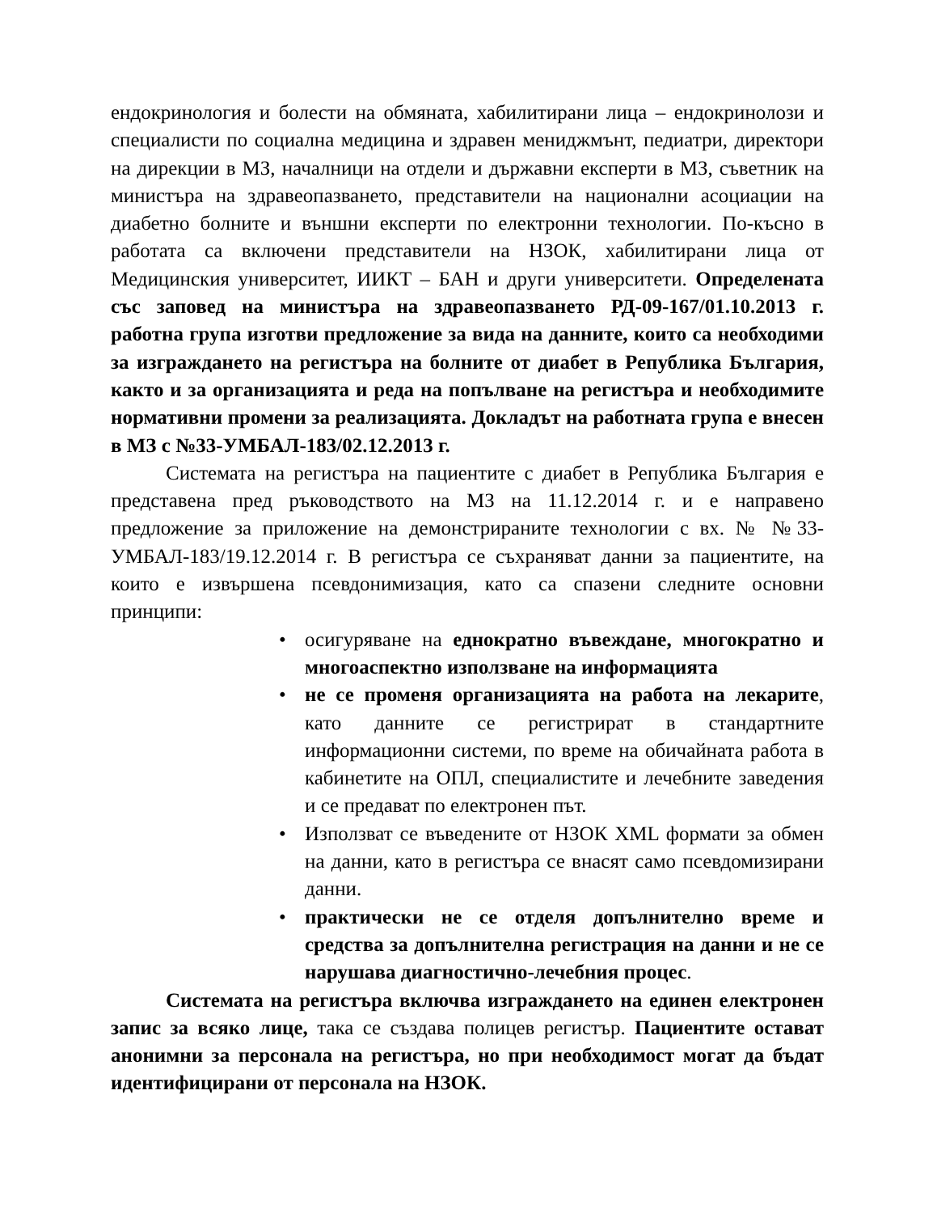ендокринология и болести на обмяната, хабилитирани лица – ендокринолози и специалисти по социална медицина и здравен мениджмънт, педиатри, директори на дирекции в МЗ, началници на отдели и държавни експерти в МЗ, съветник на министъра на здравеопазването, представители на национални асоциации на диабетно болните и външни експерти по електронни технологии. По-късно в работата са включени представители на НЗОК, хабилитирани лица от Медицинския университет, ИИКТ – БАН и други университети. Определената със заповед на министъра на здравеопазването РД-09-167/01.10.2013 г. работна група изготви предложение за вида на данните, които са необходими за изграждането на регистъра на болните от диабет в Република България, както и за организацията и реда на попълване на регистъра и необходимите нормативни промени за реализацията. Докладът на работната група е внесен в МЗ с №33-УМБАЛ-183/02.12.2013 г.
Системата на регистъра на пациентите с диабет в Република България е представена пред ръководството на МЗ на 11.12.2014 г. и е направено предложение за приложение на демонстрираните технологии с вх. № №33-УМБАЛ-183/19.12.2014 г. В регистъра се съхраняват данни за пациентите, на които е извършена псевдонимизация, като са спазени следните основни принципи:
• осигуряване на еднократно въвеждане, многократно и многоаспектно използване на информацията
• не се променя организацията на работа на лекарите, като данните се регистрират в стандартните информационни системи, по време на обичайната работа в кабинетите на ОПЛ, специалистите и лечебните заведения и се предават по електронен път.
• Използват се въведените от НЗОК XML формати за обмен на данни, като в регистъра се внасят само псевдомизирани данни.
• практически не се отделя допълнително време и средства за допълнителна регистрация на данни и не се нарушава диагностично-лечебния процес.
Системата на регистъра включва изграждането на единен електронен запис за всяко лице, така се създава полицев регистър. Пациентите остават анонимни за персонала на регистъра, но при необходимост могат да бъдат идентифицирани от персонала на НЗОК.